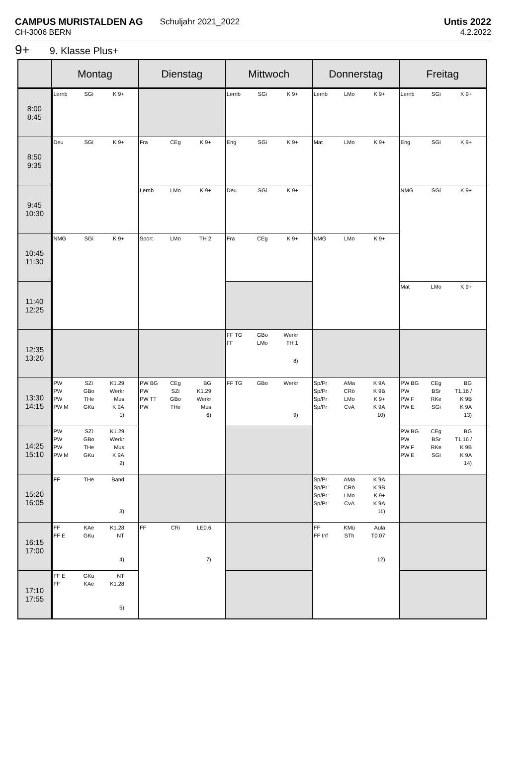CAMPUS MURISTALDEN AG
CH-3006 BERN
Schuljahr 2021_2022 Untis 2022
4.2.2022
9+ 9. Klasse Plus+
| | Montag | Dienstag | Mittwoch | Donnerstag | Freitag |
| --- | --- | --- | --- | --- | --- |
| 8:00 8:45 | Lernb SGi K 9+ | | Lernb SGi K 9+ | Lernb LMo K 9+ | Lernb SGi K 9+ |
| 8:50 9:35 | Deu SGi K 9+ | Fra CEg K 9+ | Eng SGi K 9+ | Mat LMo K 9+ | Eng SGi K 9+ |
| 9:45 10:30 | | Lernb LMo K 9+ | Deu SGi K 9+ | | NMG SGi K 9+ |
| 10:45 11:30 | NMG SGi K 9+ | Sport LMo TH 2 | Fra CEg K 9+ | NMG LMo K 9+ | |
| 11:40 12:25 | | | | | Mat LMo K 9+ |
| 12:35 13:20 | | | FF TG FF GBo LMo Werkr TH 1 8) | | |
| 13:30 14:15 | PW PW PW PW M SZi GBo THe GKu K1.29 Werkr Mus K 9A 1) | PW BG PW PW TT PW CEg SZi GBo THe BG K1.29 Werkr Mus 6) | FF TG GBo Werkr 9) | Sp/Pr Sp/Pr Sp/Pr Sp/Pr AMa CRö LMo CvA K 9A K 9B K 9+ K 9A 10) | PW BG PW PW F PW E CEg BSr RKe SGi BG T1.16 / K 9B K 9A 13) |
| 14:25 15:10 | PW PW PW PW M SZi GBo THe GKu K1.29 Werkr Mus K 9A 2) | | | | PW BG PW PW F PW E CEg BSr RKe SGi BG T1.16 / K 9B K 9A 14) |
| 15:20 16:05 | FF THe Band 3) | | | Sp/Pr Sp/Pr Sp/Pr Sp/Pr AMa CRö LMo CvA K 9A K 9B K 9+ K 9A 11) | |
| 16:15 17:00 | FF FF E KAe GKu K1.28 NT 4) | FF CRi LE0.6 7) | | FF FF Inf KMü STh Aula T0.07 12) | |
| 17:10 17:55 | FF E FF GKu KAe NT K1.28 5) | | | | |